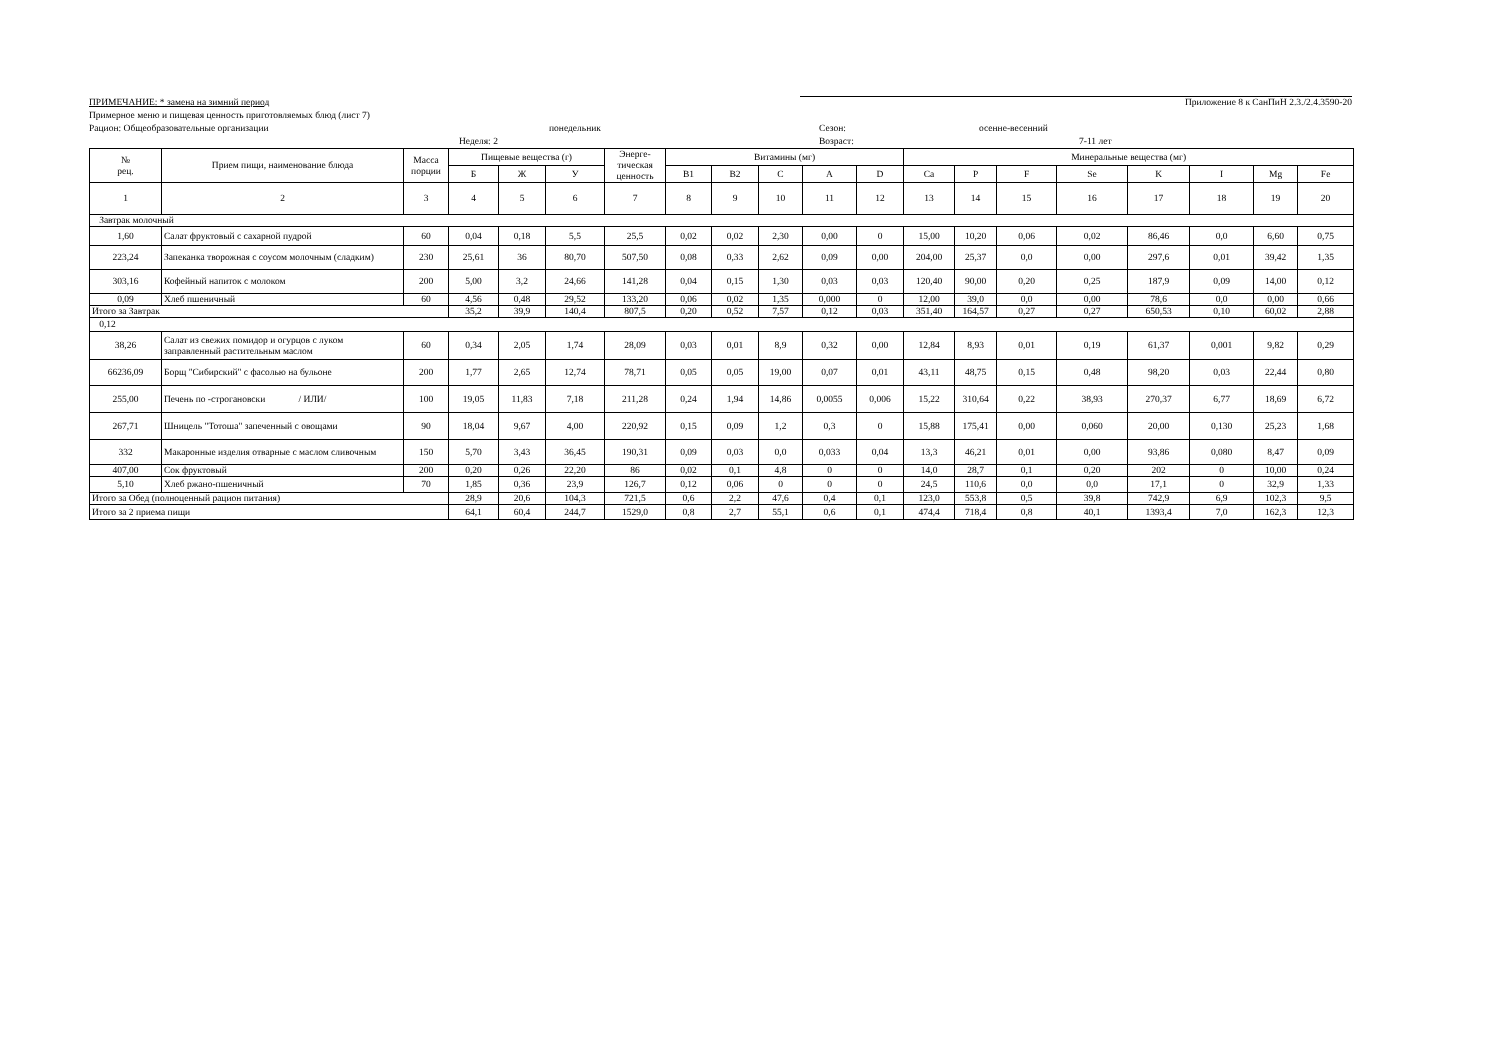ПРИМЕЧАНИЕ: * замена на зимний период Приложение 8 к СанПиН 2.3./2.4.3590-20
Примерное меню и пищевая ценность приготовляемых блюд (лист 7)
Рацион: Общеобразовательные организации понедельник Сезон: осенне-весенний
Неделя: 2 Возраст: 7-11 лет
| № рец. | Прием пищи, наименование блюда | Масса порции | Пищевые вещества (г) | | | Энерге-тическая ценность | Витамины (мг) | | | | | Минеральные вещества (мг) | | | | | | | |
| --- | --- | --- | --- | --- | --- | --- | --- | --- | --- | --- | --- | --- | --- | --- | --- | --- | --- | --- | --- |
| | | | Б | Ж | У | | B1 | B2 | C | A | D | Ca | P | F | Se | K | I | Mg | Fe |
| 1 | 2 | 3 | 4 | 5 | 6 | 7 | 8 | 9 | 10 | 11 | 12 | 13 | 14 | 15 | 16 | 17 | 18 | 19 | 20 |
| Завтрак молочный | | | | | | | | | | | | | | | | | | | |
| 1,60 | Салат фруктовый с сахарной пудрой | 60 | 0,04 | 0,18 | 5,5 | 25,5 | 0,02 | 0,02 | 2,30 | 0,00 | 0 | 15,00 | 10,20 | 0,06 | 0,02 | 86,46 | 0,0 | 6,60 | 0,75 |
| 223,24 | Запеканка творожная с соусом молочным (сладким) | 230 | 25,61 | 36 | 80,70 | 507,50 | 0,08 | 0,33 | 2,62 | 0,09 | 0,00 | 204,00 | 25,37 | 0,0 | 0,00 | 297,6 | 0,01 | 39,42 | 1,35 |
| 303,16 | Кофейный напиток с молоком | 200 | 5,00 | 3,2 | 24,66 | 141,28 | 0,04 | 0,15 | 1,30 | 0,03 | 0,03 | 120,40 | 90,00 | 0,20 | 0,25 | 187,9 | 0,09 | 14,00 | 0,12 |
| 0,09 | Хлеб пшеничный | 60 | 4,56 | 0,48 | 29,52 | 133,20 | 0,06 | 0,02 | 1,35 | 0,000 | 0 | 12,00 | 39,0 | 0,0 | 0,00 | 78,6 | 0,0 | 0,00 | 0,66 |
| Итого за Завтрак | | | 35,2 | 39,9 | 140,4 | 807,5 | 0,20 | 0,52 | 7,57 | 0,12 | 0,03 | 351,40 | 164,57 | 0,27 | 0,27 | 650,53 | 0,10 | 60,02 | 2,88 |
| 0,12 | | | | | | | | | | | | | | | | | | | |
| 38,26 | Салат из свежих помидор и огурцов с луком заправленный растительным маслом | 60 | 0,34 | 2,05 | 1,74 | 28,09 | 0,03 | 0,01 | 8,9 | 0,32 | 0,00 | 12,84 | 8,93 | 0,01 | 0,19 | 61,37 | 0,001 | 9,82 | 0,29 |
| 66236,09 | Борщ "Сибирский" с фасолью на бульоне | 200 | 1,77 | 2,65 | 12,74 | 78,71 | 0,05 | 0,05 | 19,00 | 0,07 | 0,01 | 43,11 | 48,75 | 0,15 | 0,48 | 98,20 | 0,03 | 22,44 | 0,80 |
| 255,00 | Печень по -строгановски / ИЛИ/ | 100 | 19,05 | 11,83 | 7,18 | 211,28 | 0,24 | 1,94 | 14,86 | 0,0055 | 0,006 | 15,22 | 310,64 | 0,22 | 38,93 | 270,37 | 6,77 | 18,69 | 6,72 |
| 267,71 | Шницель "Тотоша" запеченный с овощами | 90 | 18,04 | 9,67 | 4,00 | 220,92 | 0,15 | 0,09 | 1,2 | 0,3 | 0 | 15,88 | 175,41 | 0,00 | 0,060 | 20,00 | 0,130 | 25,23 | 1,68 |
| 332 | Макаронные изделия отварные с маслом сливочным | 150 | 5,70 | 3,43 | 36,45 | 190,31 | 0,09 | 0,03 | 0,0 | 0,033 | 0,04 | 13,3 | 46,21 | 0,01 | 0,00 | 93,86 | 0,080 | 8,47 | 0,09 |
| 407,00 | Сок фруктовый | 200 | 0,20 | 0,26 | 22,20 | 86 | 0,02 | 0,1 | 4,8 | 0 | 0 | 14,0 | 28,7 | 0,1 | 0,20 | 202 | 0 | 10,00 | 0,24 |
| 5,10 | Хлеб ржано-пшеничный | 70 | 1,85 | 0,36 | 23,9 | 126,7 | 0,12 | 0,06 | 0 | 0 | 0 | 24,5 | 110,6 | 0,0 | 0,0 | 17,1 | 0 | 32,9 | 1,33 |
| Итого за Обед (полноценный рацион питания) | | | 28,9 | 20,6 | 104,3 | 721,5 | 0,6 | 2,2 | 47,6 | 0,4 | 0,1 | 123,0 | 553,8 | 0,5 | 39,8 | 742,9 | 6,9 | 102,3 | 9,5 |
| Итого за 2 приема пищи | | | 64,1 | 60,4 | 244,7 | 1529,0 | 0,8 | 2,7 | 55,1 | 0,6 | 0,1 | 474,4 | 718,4 | 0,8 | 40,1 | 1393,4 | 7,0 | 162,3 | 12,3 |